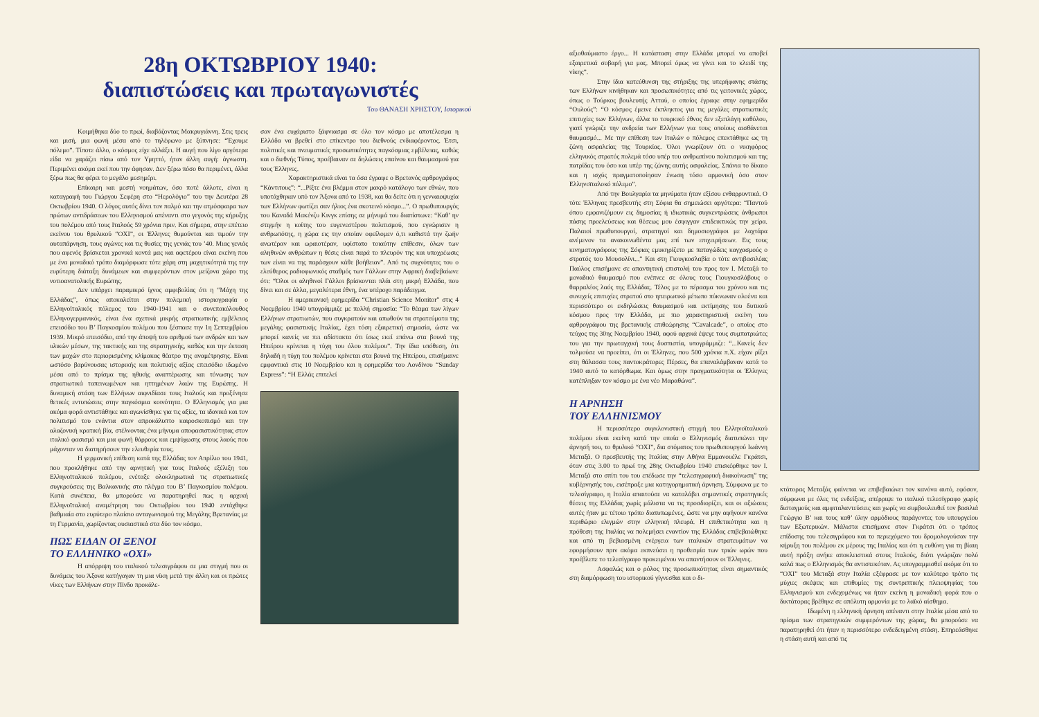28η ΟΚΤΩΒΡΙΟΥ 1940:
διαπιστώσεις και πρωταγωνιστές
Του ΘΑΝΑΣΗ ΧΡΗΣΤΟΥ, Ιστορικού
Κοιμήθηκα δύο το πρωί, διαβάζοντας Μακρυγιάννη. Στις τρεις και μισή, μια φωνή μέσα από το τηλέφωνο με ξύπνησε: “Έχουμε πόλεμο”. Τίποτε άλλο, ο κόσμος είχε αλλάξει. Η αυγή που λίγο αργότερα είδα να χαράζει πίσω από τον Υμηττό, ήταν άλλη αυγή: άγνωστη. Περιμένει ακόμα εκεί που την άφησαν. Δεν ξέρω πόσο θα περιμένει, άλλα ξέρω πως θα φέρει το μεγάλο μεσημέρι.
Επίκαιρη και μεστή νοημάτων, όσο ποτέ άλλοτε, είναι η καταγραφή του Γιώργου Σεφέρη στο “Ηερολόγιο” του την Δευτέρα 28 Οκτωβρίου 1940. Ο λόγος αυτός δίνει τον παλμό και την ατμόσφαιρα των πρώτων αντιδράσεων του Ελληνισμού απέναντι στο γεγονός της κήρυξης του πολέμου από τους Ιταλούς 59 χρόνια πριν. Και σήμερα, στην επέτειο εκείνου του θρυλικού “ΟΧΙ”, οι Έλληνες θυμούνται και τιμούν την αυταπάρνηση, τους αγώνες και τις θυσίες της γενιάς του ’40. Μιας γενιάς που αφενός βρίσκεται χρονικά κοντά μας και αφετέρου είναι εκείνη που με ένα μοναδικό τρόπο διαμόρφωσε τότε χάρη στη μαχητικότητά της την ευρύτερη διάταξη δυνάμεων και συμφερόντων στον μείζονα χώρο της νοτιοανατολικής Ευρώπης.
Δεν υπάρχει παραμικρό ίχνος αμφιβολίας ότι η “Μάχη της Ελλάδας”, όπως αποκαλείται στην πολεμική ιστοριογραφία ο Ελληνοϊταλικός πόλεμος του 1940-1941 και ο συνεπακόλουθος Ελληνογερμανικός, είναι ένα σχετικά μικρής στρατιωτικής εμβέλειας επεισόδιο του Β’ Παγκοσμίου πολέμου που ξέσπασε την 1η Σεπτεμβρίου 1939. Μικρό επεισόδιο, από την άποψή του αριθμού των ανδρών και των υλικών μέσων, της τακτικής και της στρατηγικής, καθώς και την έκταση των μαχών στο περιορισμένης κλίμακας θέατρο της αναμέτρησης. Είναι ωστόσο βαρύνουσας ιστορικής και πολιτικής αξίας επεισόδιο ιδωμένο μέσα από το πρίσμα της ηθικής αναπτέρωσης και τόνωσης των στρατιωτικά ταπεινωμένων και ηττημένων λαών της Ευρώπης. Η δυναμική στάση των Ελλήνων αιφνιδίασε τους Ιταλούς και προξένησε θετικές εντυπώσεις στην παγκόσμια κοινότητα. Ο Ελληνισμός για μια ακόμα φορά αντιστάθηκε και αγωνίσθηκε για τις αξίες, τα ιδανικά και τον πολιτισμό του ενάντια στον απροκάλυπτο καιροσκοπισμό και την αλαζονική κρατική βία, στέλνοντας ένα μήνυμα αποφασιστικότητας στον ιταλικό φασισμό και μια φωνή θάρρους και εμψύχωσης στους λαούς που μάχονταν να διατηρήσουν την ελευθερία τους.
Η γερμανική επίθεση κατά της Ελλάδας τον Απρίλιο του 1941, που προκλήθηκε από την αρνητική για τους Ιταλούς εξέλιξη του Ελληνοϊταλικού πολέμου, ενέταξε ολοκληρωτικά τις στρατιωτικές συγκρούσεις της Βαλκανικής στο πλέγμα του Β’ Παγκοσμίου πολέμου. Κατά συνέπεια, θα μπορούσε να παρατηρηθεί πως η αρχική Ελληνοϊταλική αναμέτρηση του Οκτωβρίου του 1940 εντάχθηκε βαθμιαία στο ευρύτερο πλαίσιο ανταγωνισμού της Μεγάλης Βρετανίας με τη Γερμανία, χωρίζοντας ουσιαστικά στα δύο τον κόσμο.
ΠΩΣ ΕΙΔΑΝ ΟΙ ΞΕΝΟΙ
ΤΟ ΕΛΛΗΝΙΚΟ «ΟΧΙ»
Η απόρριψη του ιταλικού τελεσιγράφου σε μια στιγμή που οι δυνάμεις του Άξονα κατήγαγαν τη μια νίκη μετά την άλλη και οι πρώτες νίκες των Ελλήνων στην Πίνδο προκάλε-
σαν ένα ευχάριστο ξάφνιασμα σε όλο τον κόσμο με αποτέλεσμα η Ελλάδα να βρεθεί στο επίκεντρο του διεθνούς ενδιαφέροντος. Έτσι, πολιτικές και πνευματικές προσωπικότητες παγκόσμιας εμβέλειας, καθώς και ο διεθνής Τύπος, προέβαιναν σε δηλώσεις επαίνου και θαυμασμού για τους Έλληνες.
Χαρακτηριστικά είναι τα όσα έγραφε ο Βρετανός αρθρογράφος “Κάντιτους”: “...Ρίξτε ένα βλέμμα στον μακρό κατάλογο των εθνών, που υποτάχθηκαν υπό τον Άξονα από το 1938, και θα δείτε ότι η γενναιοψυχία των Ελλήνων φωτίζει σαν ήλιος ένα σκοτεινό κόσμο...”. Ο πρωθυπουργός του Καναδά Μακένζυ Κινγκ επίσης σε μήνυμά του διαπίστωνε: “Καθ’ ην στιγμήν η κοίτης του ευγενεστέρου πολιτισμού, που εγνώρισεν η ανθρωπότης, η χώρα εις την οποίαν οφείλομεν ό,τι καθιστά την ζωήν ανωτέραν και ωραιοτέραν, υφίστατο τοιαύτην επίθεσιν, όλων των αληθινών ανθρώπων η θέσις είναι παρά το πλευρόν της και υποχρέωσις των είναι να της παράσχουν κάθε βοήθειαν”. Από τις συχνότητες του ο ελεύθερος ραδιοφωνικός σταθμός των Γάλλων στην Αφρική διαβεβαίωνε ότι: “Όλοι οι αληθινοί Γάλλοι βρίσκονται πλάι στη μικρή Ελλάδα, που δίνει και σε άλλα, μεγαλύτερα έθνη, ένα υπέροχο παράδειγμα.
Η αμερικανική εφημερίδα “Christian Science Monitor” στις 4 Νοεμβρίου 1940 υπογράμμιζε με πολλή σημασία: “Το θέαμα των λίγων Ελλήνων στρατιωτών, που συγκρατούν και απωθούν τα στρατεύματα της μεγάλης φασιστικής Ιταλίας, έχει τόση εξαιρετική σημασία, ώστε να μπορεί κανείς να πει αδίστακτα ότι ίσως εκεί επάνω στα βουνά της Ηπείρου κρίνεται η τύχη του όλου πολέμου”. Την ίδια υπόθεση, ότι δηλαδή η τύχη του πολέμου κρίνεται στα βουνά της Ηπείρου, επισήμαινε εμφαντικά στις 10 Νοεμβρίου και η εφημερίδα του Λονδίνου “Sunday Express”: “Η Ελλάς επιτελεί
αξιοθαύμαστο έργο... Η κατάσταση στην Ελλάδα μπορεί να αποβεί εξαιρετικά σοβαρή για μας. Μπορεί όμως να γίνει και το κλειδί της νίκης”.
Στην ίδια κατεύθυνση της στήριξης της υπερήφανης στάσης των Ελλήνων κινήθηκαν και προσωπικότητες από τις γειτονικές χώρες, όπως ο Τούρκος βουλευτής Ατταύ, ο οποίος έγραφε στην εφημερίδα “Ουλούς”: “Ο κόσμος έμεινε έκπληκτος για τις μεγάλες στρατιωτικές επιτυχίες των Ελλήνων, άλλα το τουρκικό έθνος δεν εξεπλάγη καθόλου, γιατί γνώριζε την ανδρεία των Ελλήνων για τους οποίους αισθάνεται θαυμασμό... Με την επίθεση των Ιταλών ο πόλεμος επεκτάθηκε ως τη ζώνη ασφαλείας της Τουρκίας. Όλοι γνωρίζουν ότι ο νικηφόρος ελληνικός στρατός πολεμά τόσο υπέρ του ανθρωπίνου πολιτισμού και της πατρίδας του όσο και υπέρ της ζώνης αυτής ασφαλείας. Σπάνια το δίκαιο και η ισχύς πραγματοποίησαν ένωση τόσο αρμονική όσο στον Ελληνοϊταλοκό πόλεμο”.
Από την Βουλγαρία τα μηνύματα ήταν εξίσου ενθαρρυντικά. Ο τότε Έλληνας πρεσβευτής στη Σόφια θα σημειώσει αργότερα: “Παντού όπου εμφανιζόμουν εις δημοσίας ή ιδιωτικάς συγκεντρώσεις άνθρωποι πάσης προελεύσεως και θέσεως μου έσφιγγαν επιδεικτικώς την χείρα. Παλαιοί πρωθυπουργοί, στρατηγοί και δημοσιογράφοι με λαχτάρα ανέμενον τα ανακοινωθέντα μας επί των επιχειρήσεων. Εις τους κινηματογράφους της Σόφιας εμυκηρίζετο με παταγώδεις καγχασμούς ο στρατός του Μουσολίνι...” Και στη Γιουγκοσλαβία ο τότε αντιβασιλέας Παύλος επισήμανε σε απαντητική επιστολή του προς τον Ι. Μεταξά το μοναδικό θαυμασμό που ενέπνεε σε όλους τους Γιουγκοσλάβους ο θαρραλέος λαός της Ελλάδας. Τέλος με το πέρασμα του χρόνου και τις συνεχείς επιτυχίες στρατού στο ηπειρωτικό μέτωπο πύκνωναν ολοένα και περισσότερο οι εκδηλώσεις θαυμασμού και εκτίμησης του δυτικού κόσμου προς την Ελλάδα, με πιο χαρακτηριστική εκείνη του αρθρογράφου της βρετανικής επιθεώρησης “Cavalcade”, ο οποίος στο τεύχος της 30ης Νοεμβρίου 1940, αφού αρχικά έψεγε τους συμπατριώτες του για την πρωταγχική τους δυσπιστία, υπογράμμιζε: “...Κανείς δεν τολμούσε να προείπει, ότι οι Έλληνες, που 500 χρόνια π.Χ. είχαν ρίξει στη θάλασσα τους παντοκράτορες Πέρσες, θα επαναλάμβαναν κατά το 1940 αυτό το κατόρθωμα. Και όμως στην πραγματικότητα οι Έλληνες κατέπληξαν τον κόσμο με ένα νέο Μαραθώνα”.
Η ΑΡΝΗΣΗ
ΤΟΥ ΕΛΛΗΝΙΣΜΟΥ
Η περισσότερο συγκλονιστική στιγμή του Ελληνοϊταλικού πολέμου είναι εκείνη κατά την οποία ο Ελληνισμός διατυπώνει την άρνησή του, το θρυλικό “ΟΧΙ”, δια στόματος του πρωθυπουργού Ιωάννη Μεταξά. Ο πρεσβευτής της Ιταλίας στην Αθήνα Εμμανουέλε Γκράτσι, όταν στις 3.00 το πρωί της 28ης Οκτωβρίου 1940 επισκέφθηκε τον Ι. Μεταξά στο σπίτι του του επέδωσε την “τελεσιγραφική διακοίνωση” της κυβέρνησής του, εισέπραξε μια κατηγορηματική άρνηση. Σύμφωνα με το τελεσίγραφο, η Ιταλία απαιτούσε να καταλάβει σημαντικές στρατηγικές θέσεις της Ελλάδας χωρίς μάλιστα να τις προσδιορίζει, και οι αξιώσεις αυτές ήταν με τέτοιο τρόπο διατυπωμένες, ώστε να μην αφήνουν κανένα περιθώριο ελιγμών στην ελληνική πλευρά. Η επιθετικότητα και η πρόθεση της Ιταλίας να πολεμήσει εναντίον της Ελλάδας επιβεβαιώθηκε και από τη βεβιασμένη ενέργεια των ιταλικών στρατευμάτων να εφορμήσουν πριν ακόμα εκπνεύσει η προθεσμία των τριών ωρών που προέβλεπε το τελεσίγραφο προκειμένου να απαντήσουν οι Έλληνες.
Ασφαλώς και ο ρόλος της προσωπικότητας είναι σημαντικός στη διαμόρφωση του ιστορικού γίγνεσθαι και ο δι-
κτάτορας Μεταξάς φαίνεται να επιβεβαιώνει τον κανόνα αυτό, εφόσον, σύμφωνα με όλες τις ενδείξεις, απέρριψε το ιταλικό τελεσίγραφο χωρίς δισταγμούς και αμφιταλαντεύσεις και χωρίς να συμβουλευθεί τον βασιλιά Γεώργιο Β’ και τους καθ’ ύλην αρμόδιους παράγοντες του υπουργείου των Εξωτερικών. Μάλιστα επισήμανε στον Γκράτσι ότι ο τρόπος επίδοσης του τελεσιγράφου και το περιεχόμενο του δρομολογούσαν την κήρυξη του πολέμου εκ μέρους της Ιταλίας και ότι η ευθύνη για τη βίαιη αυτή πράξη ανήκε αποκλειστικά στους Ιταλούς, διότι γνώριζαν πολύ καλά πως ο Ελληνισμός θα αντιστεκόταν. Ας υπογραμμισθεί ακόμα ότι το “ΟΧΙ” του Μεταξά στην Ιταλία εξέφρασε με τον καλύτερο τρόπο τις μύχιες σκέψεις και επιθυμίες της συντριπτικής πλειοψηφίας του Ελληνισμού και ενδεχομένως να ήταν εκείνη η μοναδική φορά που ο δικτάτορας βρέθηκε σε απόλυτη αρμονία με το λαϊκό αίσθημα.
Ιδωμένη η ελληνική άρνηση απέναντι στην Ιταλία μέσα από το πρίσμα των στρατηγικών συμφερόντων της χώρας, θα μπορούσε να παρατηρηθεί ότι ήταν η περισσότερο ενδεδειγμένη στάση. Επηρεάσθηκε η στάση αυτή και από τις